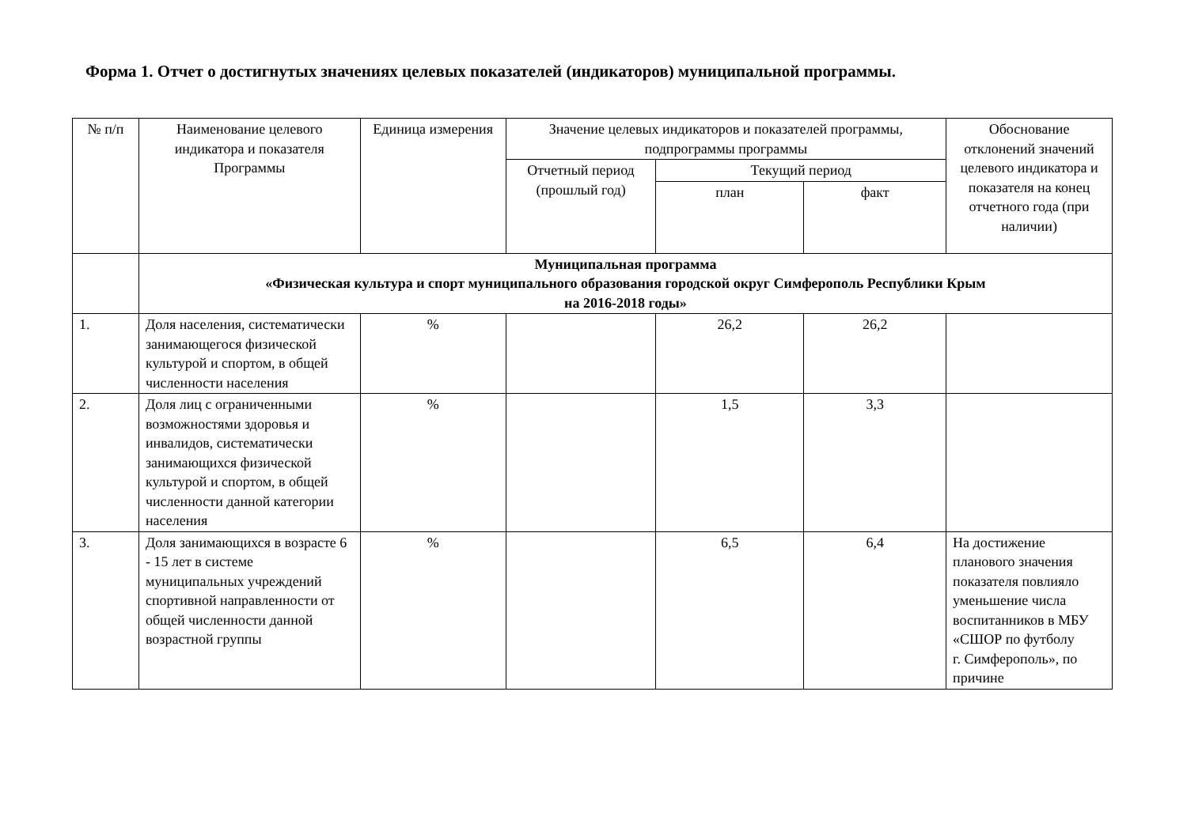Форма 1. Отчет о достигнутых значениях целевых показателей (индикаторов) муниципальной программы.
| № п/п | Наименование целевого индикатора и показателя Программы | Единица измерения | Значение целевых индикаторов и показателей программы, подпрограммы программы | | | Обоснование отклонений значений целевого индикатора и показателя на конец отчетного года (при наличии) |
| --- | --- | --- | --- | --- | --- | --- |
| | | | Отчетный период (прошлый год) | Текущий период | | |
| | | | | план | факт | |
| | Муниципальная программа «Физическая культура и спорт муниципального образования городской округ Симферополь Республики Крым на 2016-2018 годы» | | | | | |
| 1. | Доля населения, систематически занимающегося физической культурой и спортом, в общей численности населения | % | | 26,2 | 26,2 | |
| 2. | Доля лиц с ограниченными возможностями здоровья и инвалидов, систематически занимающихся физической культурой и спортом, в общей численности данной категории населения | % | | 1,5 | 3,3 | |
| 3. | Доля занимающихся в возрасте 6 - 15 лет в системе муниципальных учреждений спортивной направленности от общей численности данной возрастной группы | % | | 6,5 | 6,4 | На достижение планового значения показателя повлияло уменьшение числа воспитанников в МБУ «СШОР по футболу г. Симферополь», по причине |